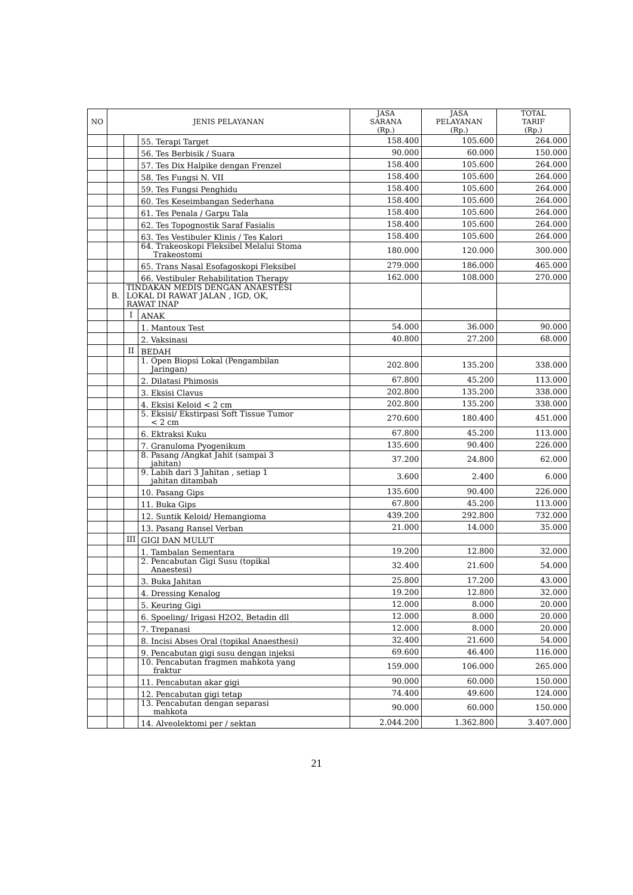| NO | JENIS PELAYANAN | | | JASA SARANA (Rp.) | JASA PELAYANAN (Rp.) | TOTAL TARIF (Rp.) |
| --- | --- | --- | --- | --- | --- | --- |
| | | | 55. Terapi Target | 158.400 | 105.600 | 264.000 |
| | | | 56. Tes Berbisik / Suara | 90.000 | 60.000 | 150.000 |
| | | | 57. Tes Dix Halpike dengan Frenzel | 158.400 | 105.600 | 264.000 |
| | | | 58. Tes Fungsi N. VII | 158.400 | 105.600 | 264.000 |
| | | | 59. Tes Fungsi Penghidu | 158.400 | 105.600 | 264.000 |
| | | | 60. Tes Keseimbangan Sederhana | 158.400 | 105.600 | 264.000 |
| | | | 61. Tes Penala / Garpu Tala | 158.400 | 105.600 | 264.000 |
| | | | 62. Tes Topognostik Saraf Fasialis | 158.400 | 105.600 | 264.000 |
| | | | 63. Tes Vestibuler Klinis / Tes Kalori | 158.400 | 105.600 | 264.000 |
| | | | 64. Trakeoskopi Fleksibel Melalui Stoma Trakeostomi | 180.000 | 120.000 | 300.000 |
| | | | 65. Trans Nasal Esofagoskopi Fleksibel | 279.000 | 186.000 | 465.000 |
| | | | 66. Vestibuler Rehabilitation Therapy | 162.000 | 108.000 | 270.000 |
| | B. | TINDAKAN MEDIS DENGAN ANAESTESI LOKAL DI RAWAT JALAN , IGD, OK, RAWAT INAP | | | | |
| | | I | ANAK | | | |
| | | | 1. Mantoux Test | 54.000 | 36.000 | 90.000 |
| | | | 2. Vaksinasi | 40.800 | 27.200 | 68.000 |
| | | II | BEDAH | | | |
| | | | 1. Open Biopsi Lokal (Pengambilan Jaringan) | 202.800 | 135.200 | 338.000 |
| | | | 2. Dilatasi Phimosis | 67.800 | 45.200 | 113.000 |
| | | | 3. Eksisi Clavus | 202.800 | 135.200 | 338.000 |
| | | | 4. Eksisi Keloid < 2 cm | 202.800 | 135.200 | 338.000 |
| | | | 5. Eksisi/ Ekstirpasi Soft Tissue Tumor < 2 cm | 270.600 | 180.400 | 451.000 |
| | | | 6. Ektraksi Kuku | 67.800 | 45.200 | 113.000 |
| | | | 7. Granuloma Pyogenikum | 135.600 | 90.400 | 226.000 |
| | | | 8. Pasang /Angkat Jahit (sampai 3 jahitan) | 37.200 | 24.800 | 62.000 |
| | | | 9. Labih dari 3 Jahitan , setiap 1 jahitan ditambah | 3.600 | 2.400 | 6.000 |
| | | | 10. Pasang Gips | 135.600 | 90.400 | 226.000 |
| | | | 11. Buka Gips | 67.800 | 45.200 | 113.000 |
| | | | 12. Suntik Keloid/ Hemangioma | 439.200 | 292.800 | 732.000 |
| | | | 13. Pasang Ransel Verban | 21.000 | 14.000 | 35.000 |
| | | III | GIGI DAN MULUT | | | |
| | | | 1. Tambalan Sementara | 19.200 | 12.800 | 32.000 |
| | | | 2. Pencabutan Gigi Susu (topikal Anaestesi) | 32.400 | 21.600 | 54.000 |
| | | | 3. Buka Jahitan | 25.800 | 17.200 | 43.000 |
| | | | 4. Dressing Kenalog | 19.200 | 12.800 | 32.000 |
| | | | 5. Keuring Gigi | 12.000 | 8.000 | 20.000 |
| | | | 6. Spoeling/ Irigasi H2O2, Betadin dll | 12.000 | 8.000 | 20.000 |
| | | | 7. Trepanasi | 12.000 | 8.000 | 20.000 |
| | | | 8. Incisi Abses Oral (topikal Anaesthesi) | 32.400 | 21.600 | 54.000 |
| | | | 9. Pencabutan gigi susu dengan injeksi | 69.600 | 46.400 | 116.000 |
| | | | 10. Pencabutan fragmen mahkota yang fraktur | 159.000 | 106.000 | 265.000 |
| | | | 11. Pencabutan akar gigi | 90.000 | 60.000 | 150.000 |
| | | | 12. Pencabutan gigi tetap | 74.400 | 49.600 | 124.000 |
| | | | 13. Pencabutan dengan separasi mahkota | 90.000 | 60.000 | 150.000 |
| | | | 14. Alveolektomi per / sektan | 2.044.200 | 1.362.800 | 3.407.000 |
21